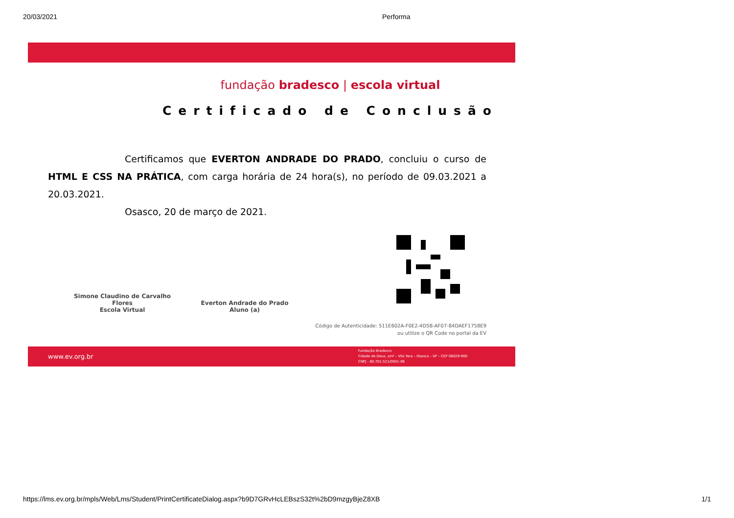20/03/2021 Performa
fundação bradesco | escola virtual
Certificado de Conclusão
Certificamos que EVERTON ANDRADE DO PRADO, concluiu o curso de HTML E CSS NA PRÁTICA, com carga horária de 24 hora(s), no período de 09.03.2021 a 20.03.2021.
Osasco, 20 de março de 2021.
Simone Claudino de Carvalho Flores
Escola Virtual
Everton Andrade do Prado
Aluno (a)
Código de Autenticidade: 511E602A-F0E2-4D5B-AF07-84DAEF1758E9
ou utilize o QR Code no portal da EV
www.ev.org.br Fundação Bradesco
Cidade de Deus, s/nº – Vila Yara – Osasco – SP – CEP 06029-900
CNPJ - 60.701.521/0001-06
https://lms.ev.org.br/mpls/Web/Lms/Student/PrintCertificateDialog.aspx?b9D7GRvHcLEBszS32t%2bD9mzgyBjeZ8XB 1/1